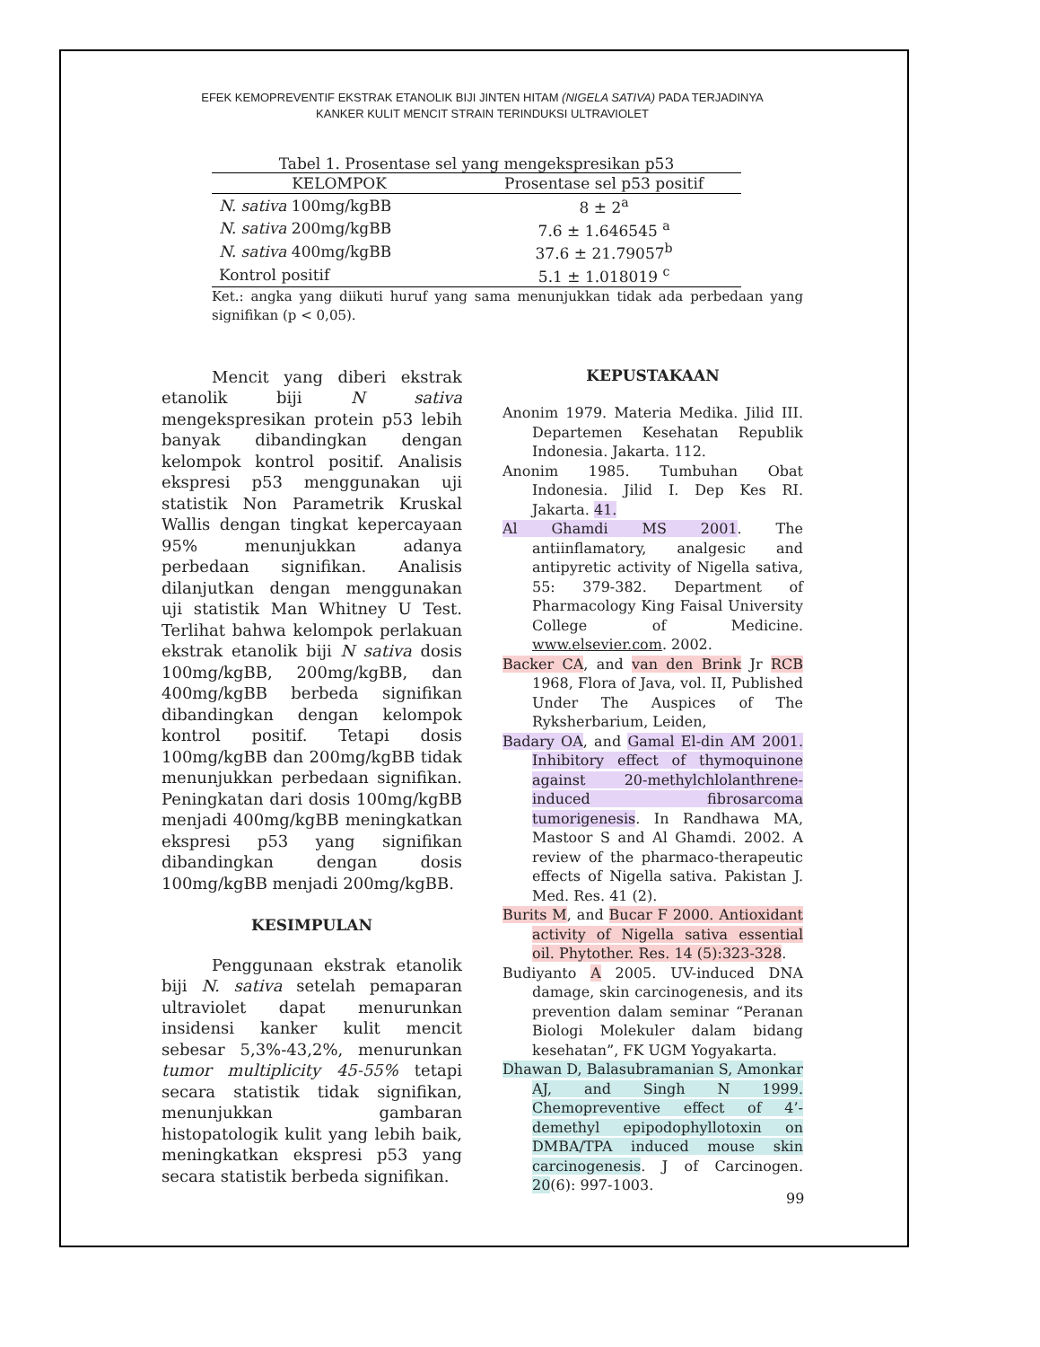EFEK KEMOPREVENTIF EKSTRAK ETANOLIK BIJI JINTEN HITAM (NIGELA SATIVA) PADA TERJADINYA
KANKER KULIT MENCIT STRAIN TERINDUKSI ULTRAVIOLET
Tabel 1. Prosentase sel yang mengekspresikan p53
| KELOMPOK | Prosentase sel p53 positif |
| --- | --- |
| N. sativa 100mg/kgBB | 8 ± 2<sup>a</sup> |
| N. sativa 200mg/kgBB | 7.6 ± 1.646545 <sup>a</sup> |
| N. sativa 400mg/kgBB | 37.6 ± 21.79057<sup>b</sup> |
| Kontrol positif | 5.1 ± 1.018019 <sup>c</sup> |
Ket.: angka yang diikuti huruf yang sama menunjukkan tidak ada perbedaan yang signifikan (p < 0,05).
Mencit yang diberi ekstrak etanolik biji N sativa mengekspresikan protein p53 lebih banyak dibandingkan dengan kelompok kontrol positif. Analisis ekspresi p53 menggunakan uji statistik Non Parametrik Kruskal Wallis dengan tingkat kepercayaan 95% menunjukkan adanya perbedaan signifikan. Analisis dilanjutkan dengan menggunakan uji statistik Man Whitney U Test. Terlihat bahwa kelompok perlakuan ekstrak etanolik biji N sativa dosis 100mg/kgBB, 200mg/kgBB, dan 400mg/kgBB berbeda signifikan dibandingkan dengan kelompok kontrol positif. Tetapi dosis 100mg/kgBB dan 200mg/kgBB tidak menunjukkan perbedaan signifikan. Peningkatan dari dosis 100mg/kgBB menjadi 400mg/kgBB meningkatkan ekspresi p53 yang signifikan dibandingkan dengan dosis 100mg/kgBB menjadi 200mg/kgBB.
KESIMPULAN
Penggunaan ekstrak etanolik biji N. sativa setelah pemaparan ultraviolet dapat menurunkan insidensi kanker kulit mencit sebesar 5,3%-43,2%, menurunkan tumor multiplicity 45-55% tetapi secara statistik tidak signifikan, menunjukkan gambaran histopatologik kulit yang lebih baik, meningkatkan ekspresi p53 yang secara statistik berbeda signifikan.
KEPUSTAKAAN
Anonim 1979. Materia Medika. Jilid III. Departemen Kesehatan Republik Indonesia. Jakarta. 112.
Anonim 1985. Tumbuhan Obat Indonesia. Jilid I. Dep Kes RI. Jakarta. 41.
Al Ghamdi MS 2001. The antiinflamatory, analgesic and antipyretic activity of Nigella sativa, 55: 379-382. Department of Pharmacology King Faisal University College of Medicine. www.elsevier.com. 2002.
Backer CA, and van den Brink Jr RCB 1968, Flora of Java, vol. II, Published Under The Auspices of The Ryksherbarium, Leiden,
Badary OA, and Gamal El-din AM 2001. Inhibitory effect of thymoquinone against 20-methylchlolanthrene-induced fibrosarcoma tumorigenesis. In Randhawa MA, Mastoor S and Al Ghamdi. 2002. A review of the pharmaco-therapeutic effects of Nigella sativa. Pakistan J. Med. Res. 41 (2).
Burits M, and Bucar F 2000. Antioxidant activity of Nigella sativa essential oil. Phytother. Res. 14 (5):323-328.
Budiyanto A 2005. UV-induced DNA damage, skin carcinogenesis, and its prevention dalam seminar “Peranan Biologi Molekuler dalam bidang kesehatan”, FK UGM Yogyakarta.
Dhawan D, Balasubramanian S, Amonkar AJ, and Singh N 1999. Chemopreventive effect of 4’-demethyl epipodophyllotoxin on DMBA/TPA induced mouse skin carcinogenesis. J of Carcinogen. 20(6): 997-1003.
99